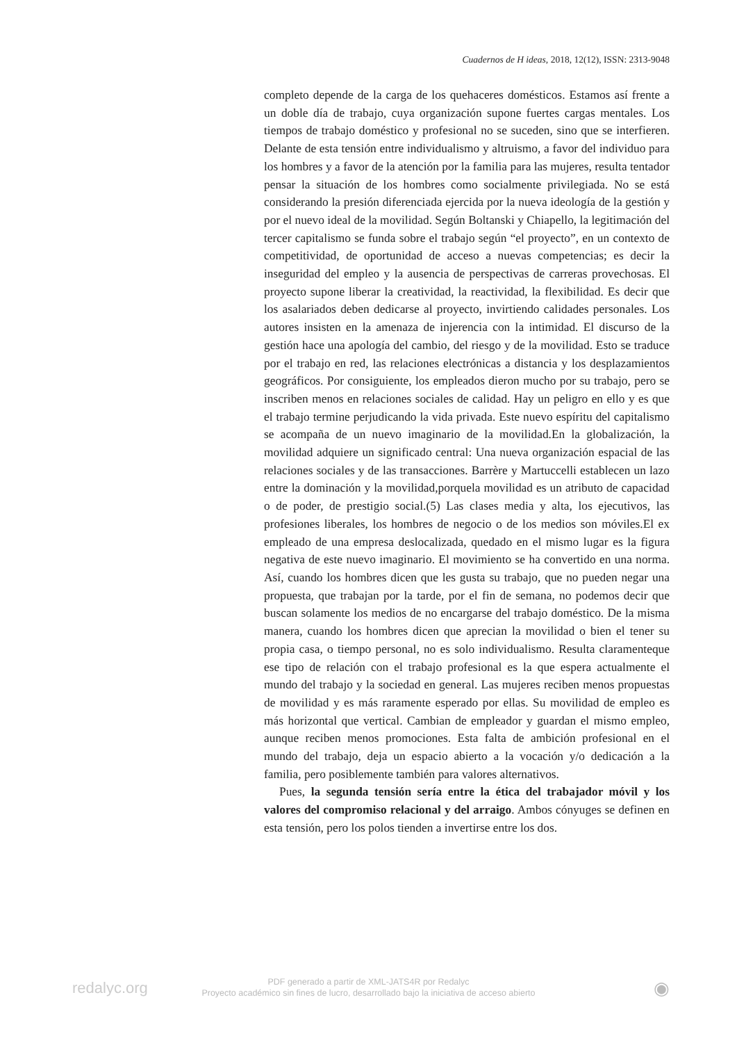Cuadernos de H ideas, 2018, 12(12), ISSN: 2313-9048
completo depende de la carga de los quehaceres domésticos. Estamos así frente a un doble día de trabajo, cuya organización supone fuertes cargas mentales. Los tiempos de trabajo doméstico y profesional no se suceden, sino que se interfieren. Delante de esta tensión entre individualismo y altruismo, a favor del individuo para los hombres y a favor de la atención por la familia para las mujeres, resulta tentador pensar la situación de los hombres como socialmente privilegiada. No se está considerando la presión diferenciada ejercida por la nueva ideología de la gestión y por el nuevo ideal de la movilidad. Según Boltanski y Chiapello, la legitimación del tercer capitalismo se funda sobre el trabajo según “el proyecto”, en un contexto de competitividad, de oportunidad de acceso a nuevas competencias; es decir la inseguridad del empleo y la ausencia de perspectivas de carreras provechosas. El proyecto supone liberar la creatividad, la reactividad, la flexibilidad. Es decir que los asalariados deben dedicarse al proyecto, invirtiendo calidades personales. Los autores insisten en la amenaza de injerencia con la intimidad. El discurso de la gestión hace una apología del cambio, del riesgo y de la movilidad. Esto se traduce por el trabajo en red, las relaciones electrónicas a distancia y los desplazamientos geográficos. Por consiguiente, los empleados dieron mucho por su trabajo, pero se inscriben menos en relaciones sociales de calidad. Hay un peligro en ello y es que el trabajo termine perjudicando la vida privada. Este nuevo espíritu del capitalismo se acompaña de un nuevo imaginario de la movilidad.En la globalización, la movilidad adquiere un significado central: Una nueva organización espacial de las relaciones sociales y de las transacciones. Barrère y Martuccelli establecen un lazo entre la dominación y la movilidad,porquela movilidad es un atributo de capacidad o de poder, de prestigio social.(5) Las clases media y alta, los ejecutivos, las profesiones liberales, los hombres de negocio o de los medios son móviles.El ex empleado de una empresa deslocalizada, quedado en el mismo lugar es la figura negativa de este nuevo imaginario. El movimiento se ha convertido en una norma. Así, cuando los hombres dicen que les gusta su trabajo, que no pueden negar una propuesta, que trabajan por la tarde, por el fin de semana, no podemos decir que buscan solamente los medios de no encargarse del trabajo doméstico. De la misma manera, cuando los hombres dicen que aprecian la movilidad o bien el tener su propia casa, o tiempo personal, no es solo individualismo. Resulta claramenteque ese tipo de relación con el trabajo profesional es la que espera actualmente el mundo del trabajo y la sociedad en general. Las mujeres reciben menos propuestas de movilidad y es más raramente esperado por ellas. Su movilidad de empleo es más horizontal que vertical. Cambian de empleador y guardan el mismo empleo, aunque reciben menos promociones. Esta falta de ambición profesional en el mundo del trabajo, deja un espacio abierto a la vocación y/o dedicación a la familia, pero posiblemente también para valores alternativos.
Pues, la segunda tensión sería entre la ética del trabajador móvil y los valores del compromiso relacional y del arraigo. Ambos cónyuges se definen en esta tensión, pero los polos tienden a invertirse entre los dos.
redalyc.org
PDF generado a partir de XML-JATS4R por Redalyc
Proyecto académico sin fines de lucro, desarrollado bajo la iniciativa de acceso abierto
◉